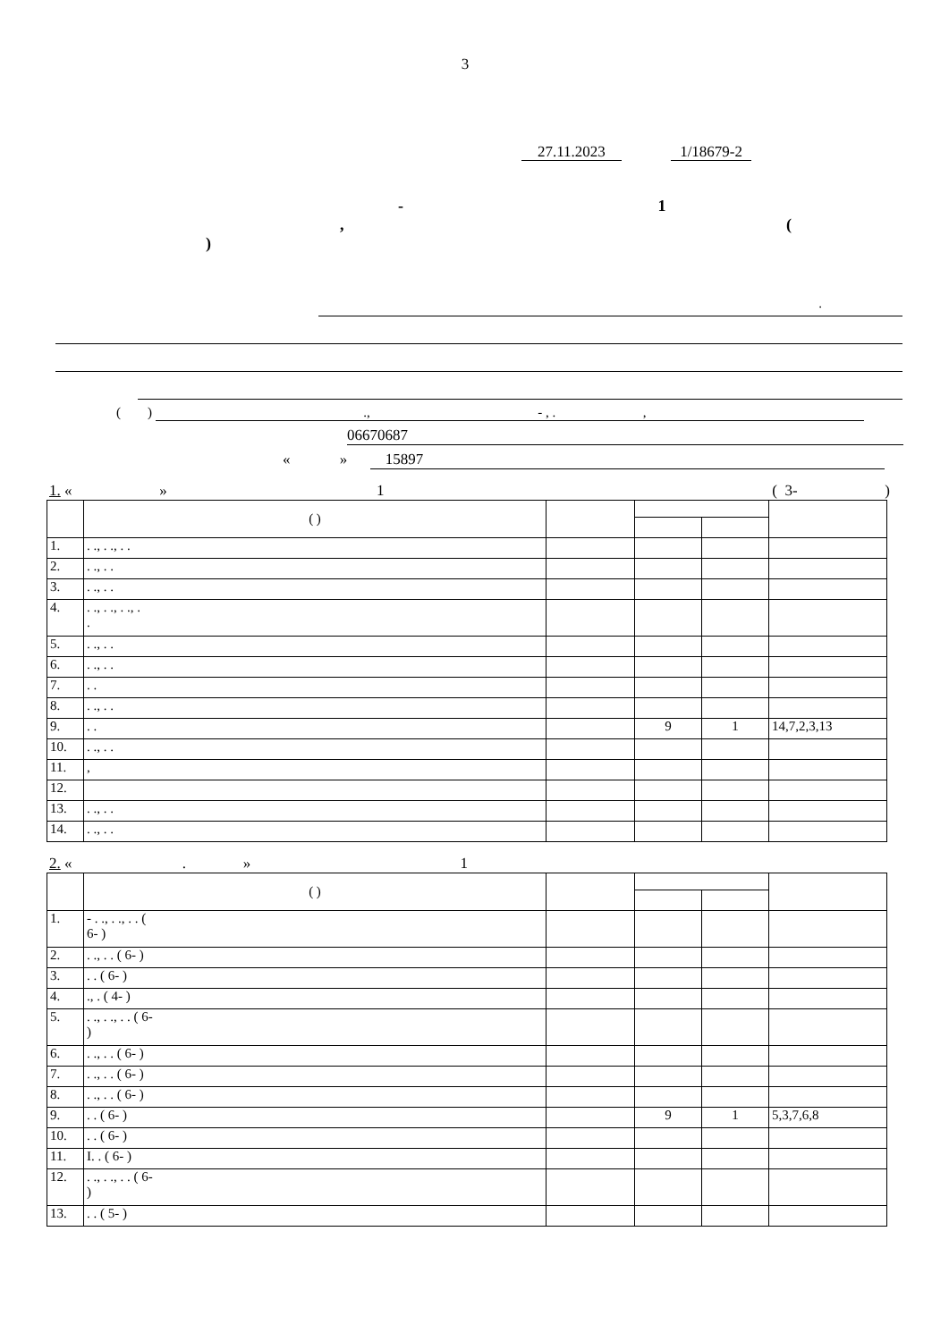3
27.11.2023 1/18679-2
- 1
, (
)
.
( ) ., - , . ,
06670687
« » 15897
1. « » 1 ( 3- )
| | ( ) | | | | |
| 1. | . ., . ., . . | | | | |
| 2. | . ., . . | | | | |
| 3. | . ., . . | | | | |
| 4. | . ., . ., . ., . . | | | | |
| 5. | . ., . . | | | | |
| 6. | . ., . . | | | | |
| 7. | . . | | | | |
| 8. | . ., . . | | | | |
| 9. | . . | | 9 | 1 | 14,7,2,3,13 |
| 10. | . ., . . | | | | |
| 11. | , | | | | |
| 12. | | | | | |
| 13. | . ., . . | | | | |
| 14. | . ., . . | | | | |
2. « . » 1
| | ( ) | | | | |
| 1. | - . ., . ., . . ( 6- ) | | | | |
| 2. | . ., . . ( 6- ) | | | | |
| 3. | . . ( 6- ) | | | | |
| 4. | ., . ( 4- ) | | | | |
| 5. | . ., . ., . . ( 6- ) | | | | |
| 6. | . ., . . ( 6- ) | | | | |
| 7. | . ., . . ( 6- ) | | | | |
| 8. | . ., . . ( 6- ) | | | | |
| 9. | . . ( 6- ) | | 9 | 1 | 5,3,7,6,8 |
| 10. | . . ( 6- ) | | | | |
| 11. | I. . ( 6- ) | | | | |
| 12. | . ., . ., . . ( 6- ) | | | | |
| 13. | . . ( 5- ) | | | | |